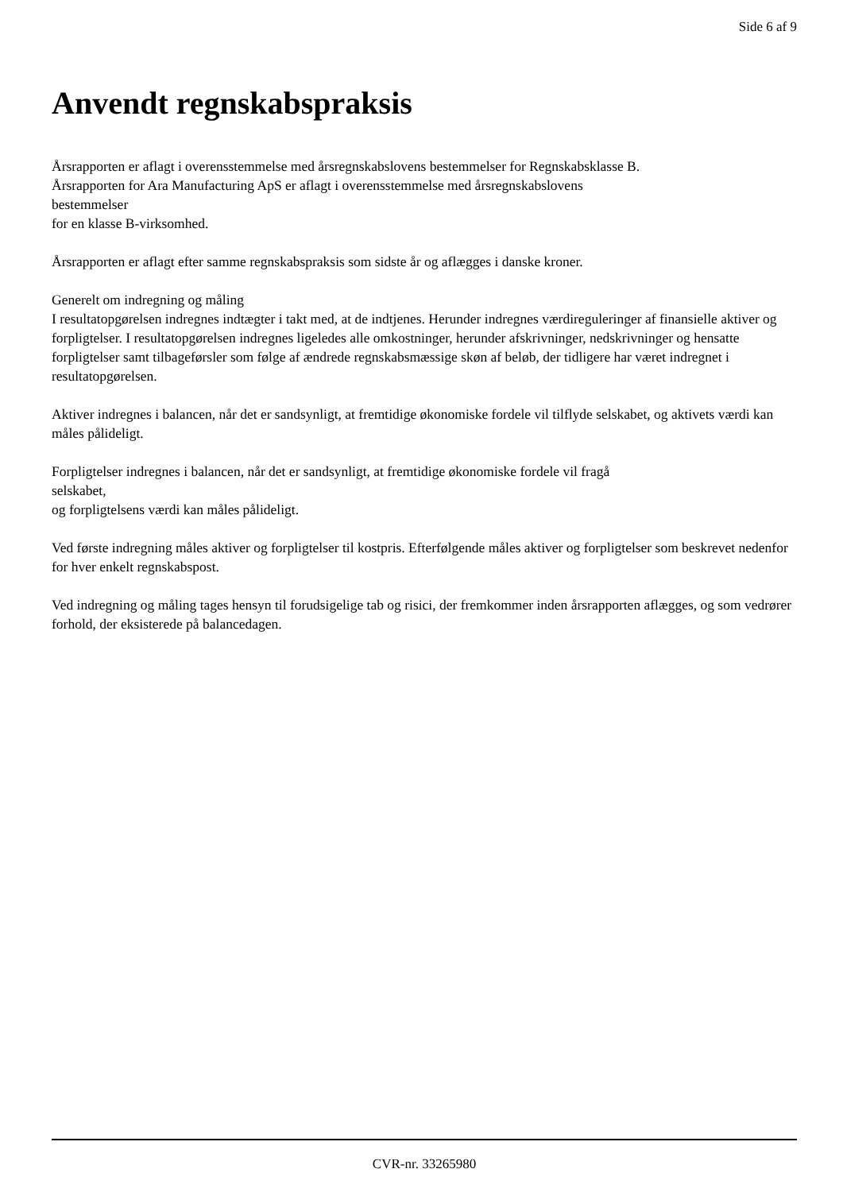Side 6 af 9
Anvendt regnskabspraksis
Årsrapporten er aflagt i overensstemmelse med årsregnskabslovens bestemmelser for Regnskabsklasse B.
Årsrapporten for Ara Manufacturing ApS er aflagt i overensstemmelse med årsregnskabslovens
bestemmelser
for en klasse B-virksomhed.
Årsrapporten er aflagt efter samme regnskabspraksis som sidste år og aflægges i danske kroner.
Generelt om indregning og måling
I resultatopgørelsen indregnes indtægter i takt med, at de indtjenes. Herunder indregnes værdireguleringer af finansielle aktiver og forpligtelser. I resultatopgørelsen indregnes ligeledes alle omkostninger, herunder afskrivninger, nedskrivninger og hensatte forpligtelser samt tilbageførsler som følge af ændrede regnskabsmæssige skøn af beløb, der tidligere har været indregnet i resultatopgørelsen.
Aktiver indregnes i balancen, når det er sandsynligt, at fremtidige økonomiske fordele vil tilflyde selskabet, og aktivets værdi kan måles pålideligt.
Forpligtelser indregnes i balancen, når det er sandsynligt, at fremtidige økonomiske fordele vil fragå
selskabet,
og forpligtelsens værdi kan måles pålideligt.
Ved første indregning måles aktiver og forpligtelser til kostpris. Efterfølgende måles aktiver og forpligtelser som beskrevet nedenfor for hver enkelt regnskabspost.
Ved indregning og måling tages hensyn til forudsigelige tab og risici, der fremkommer inden årsrapporten aflægges, og som vedrører forhold, der eksisterede på balancedagen.
CVR-nr. 33265980